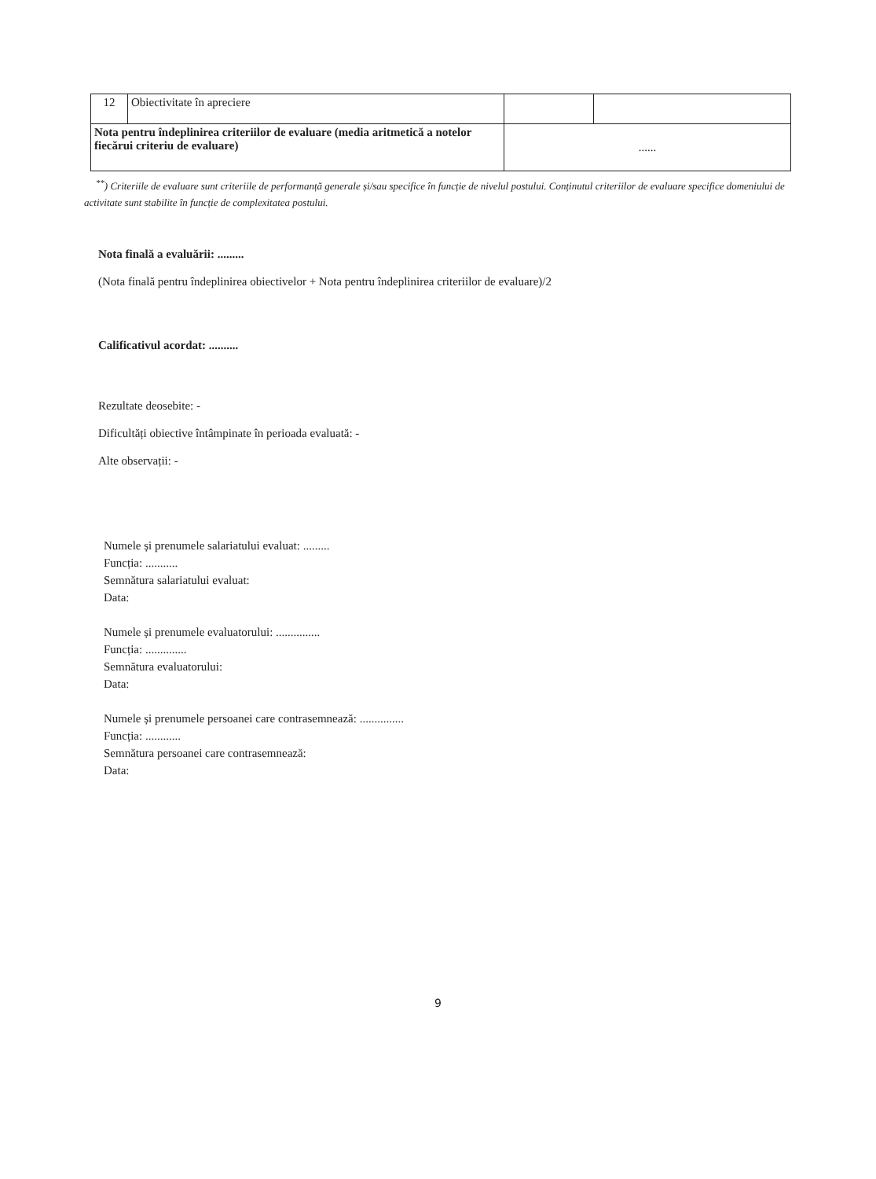| 12 | Obiectivitate în apreciere | | |
| Nota pentru îndeplinirea criteriilor de evaluare (media aritmetică a notelor fiecărui criteriu de evaluare) | | ...... | |
<sup>**</sup>) Criteriile de evaluare sunt criteriile de performanță generale și/sau specifice în funcție de nivelul postului. Conținutul criteriilor de evaluare specifice domeniului de activitate sunt stabilite în funcție de complexitatea postului.
Nota finală a evaluării: .........
(Nota finală pentru îndeplinirea obiectivelor + Nota pentru îndeplinirea criteriilor de evaluare)/2
Calificativul acordat: ..........
Rezultate deosebite: -
Dificultăți obiective întâmpinate în perioada evaluată: -
Alte observații: -
Numele și prenumele salariatului evaluat: .........
Funcția: ...........
Semnătura salariatului evaluat:
Data:
Numele și prenumele evaluatorului: ...............
Funcția: ..............
Semnătura evaluatorului:
Data:
Numele și prenumele persoanei care contrasemnează: ...............
Funcția: ............
Semnătura persoanei care contrasemnează:
Data:
9